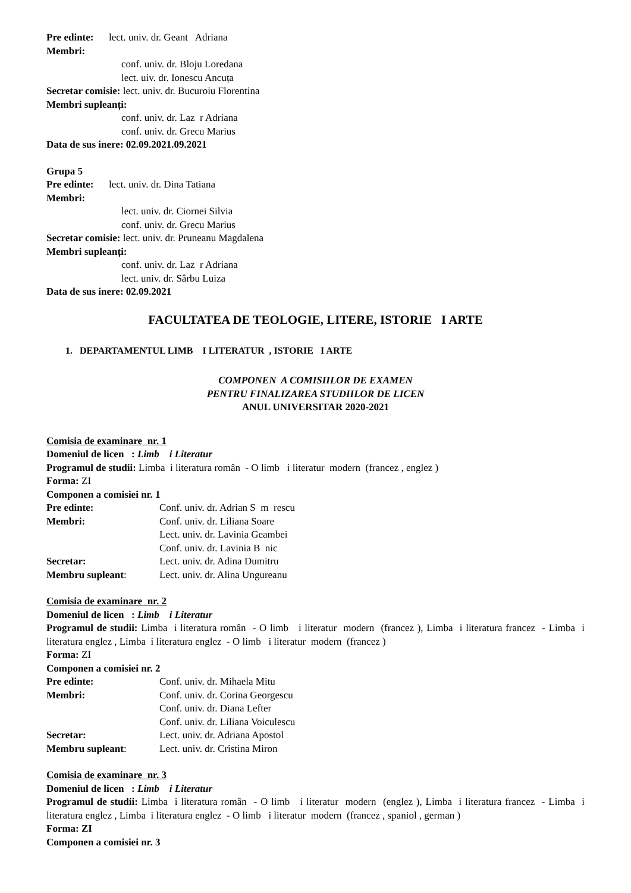Pre edinte: lect. univ. dr. Geant Adriana
Membri:
conf. univ. dr. Bloju Loredana
lect. uiv. dr. Ionescu Ancuța
Secretar comisie: lect. univ. dr. Bucuroiu Florentina
Membri supleanți:
conf. univ. dr. Laz r Adriana
conf. univ. dr. Grecu Marius
Data de sus inere: 02.09.2021.09.2021
Grupa 5
Pre edinte: lect. univ. dr. Dina Tatiana
Membri:
lect. univ. dr. Ciornei Silvia
conf. univ. dr. Grecu Marius
Secretar comisie: lect. univ. dr. Pruneanu Magdalena
Membri supleanți:
conf. univ. dr. Laz r Adriana
lect. univ. dr. Sârbu Luiza
Data de sus inere: 02.09.2021
FACULTATEA DE TEOLOGIE, LITERE, ISTORIE I ARTE
1. DEPARTAMENTUL LIMB I LITERATUR , ISTORIE I ARTE
COMPONEN A COMISIILOR DE EXAMEN
PENTRU FINALIZAREA STUDIILOR DE LICEN
ANUL UNIVERSITAR 2020-2021
Comisia de examinare nr. 1
Domeniul de licen : Limb i Literatur
Programul de studii: Limba i literatura român - O limb i literatur modern (francez , englez )
Forma: ZI
Componen a comisiei nr. 1
Pre edinte: Conf. univ. dr. Adrian S m rescu
Membri: Conf. univ. dr. Liliana Soare
Lect. univ. dr. Lavinia Geambei
Conf. univ. dr. Lavinia B nic
Secretar: Lect. univ. dr. Adina Dumitru
Membru supleant: Lect. univ. dr. Alina Ungureanu
Comisia de examinare nr. 2
Domeniul de licen : Limb i Literatur
Programul de studii: Limba i literatura român - O limb i literatur modern (francez ), Limba i literatura francez - Limba i literatura englez , Limba i literatura englez - O limb i literatur modern (francez )
Forma: ZI
Componen a comisiei nr. 2
Pre edinte: Conf. univ. dr. Mihaela Mitu
Membri: Conf. univ. dr. Corina Georgescu
Conf. univ. dr. Diana Lefter
Conf. univ. dr. Liliana Voiculescu
Secretar: Lect. univ. dr. Adriana Apostol
Membru supleant: Lect. univ. dr. Cristina Miron
Comisia de examinare nr. 3
Domeniul de licen : Limb i Literatur
Programul de studii: Limba i literatura român - O limb i literatur modern (englez ), Limba i literatura francez - Limba i literatura englez , Limba i literatura englez - O limb i literatur modern (francez , spaniol , german )
Forma: ZI
Componen a comisiei nr. 3